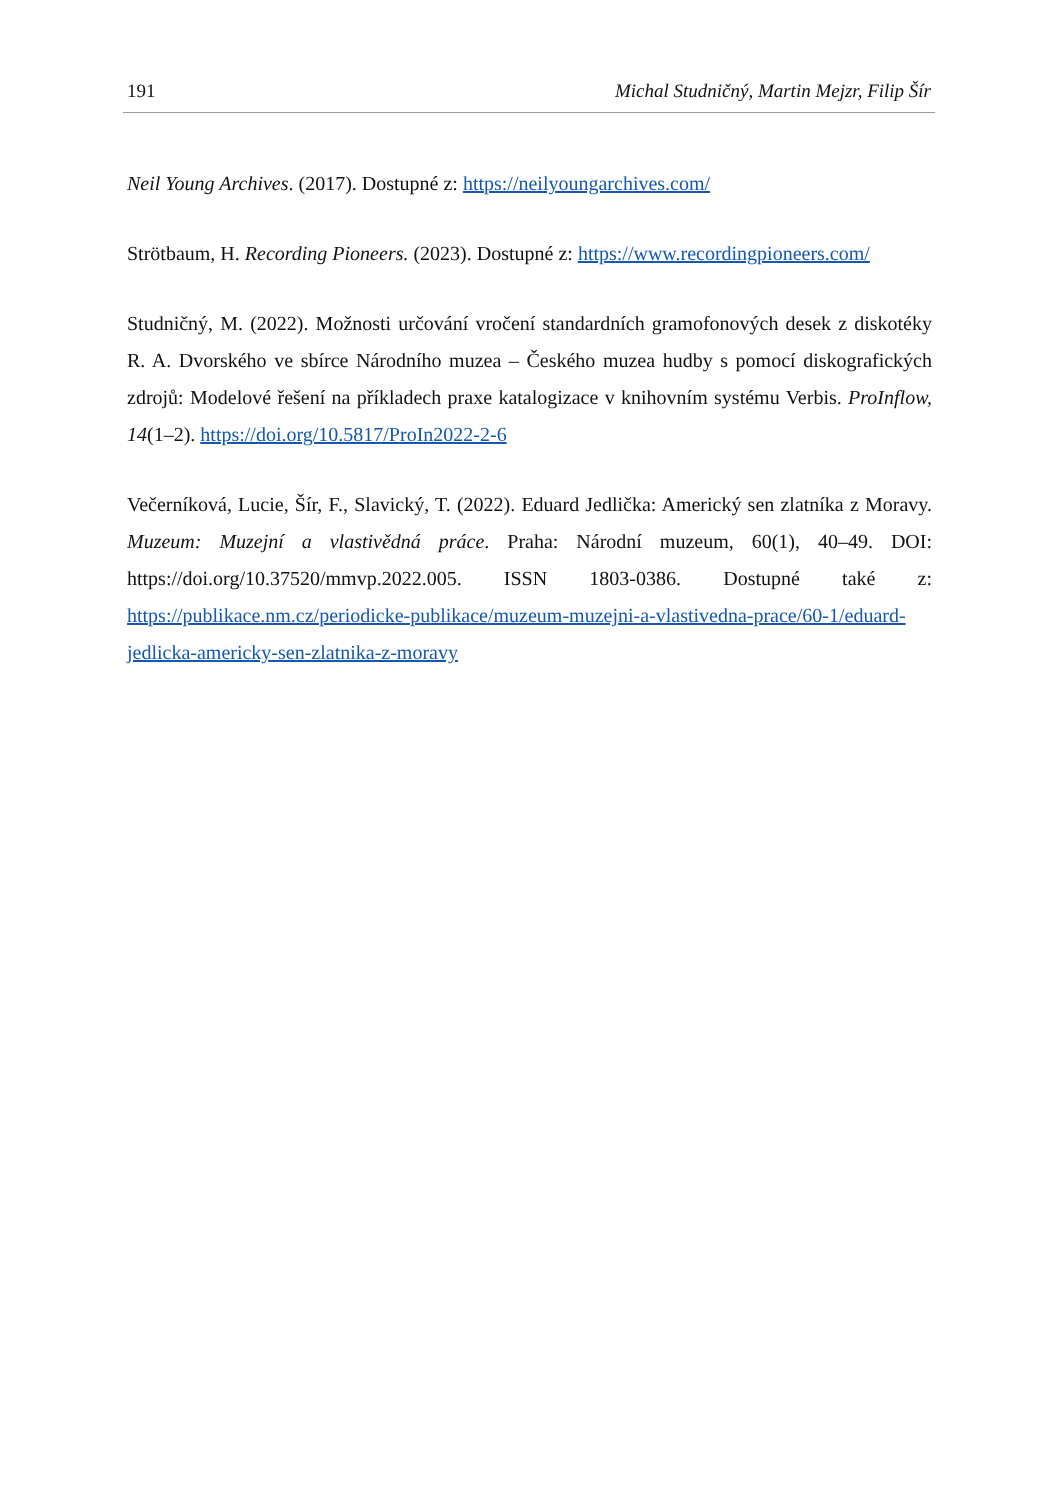191 Michal Studničný, Martin Mejzr, Filip Šír
Neil Young Archives. (2017). Dostupné z: https://neilyoungarchives.com/
Strötbaum, H. Recording Pioneers. (2023). Dostupné z: https://www.recordingpioneers.com/
Studničný, M. (2022). Možnosti určování vročení standardních gramofonových desek z diskotéky R. A. Dvorského ve sbírce Národního muzea – Českého muzea hudby s pomocí diskografických zdrojů: Modelové řešení na příkladech praxe katalogizace v knihovním systému Verbis. ProInflow, 14(1–2). https://doi.org/10.5817/ProIn2022-2-6
Večerníková, Lucie, Šír, F., Slavický, T. (2022). Eduard Jedlička: Americký sen zlatníka z Moravy. Muzeum: Muzejní a vlastivědná práce. Praha: Národní muzeum, 60(1), 40–49. DOI: https://doi.org/10.37520/mmvp.2022.005. ISSN 1803-0386. Dostupné také z: https://publikace.nm.cz/periodicke-publikace/muzeum-muzejni-a-vlastivedna-prace/60-1/eduard-jedlicka-americky-sen-zlatnika-z-moravy